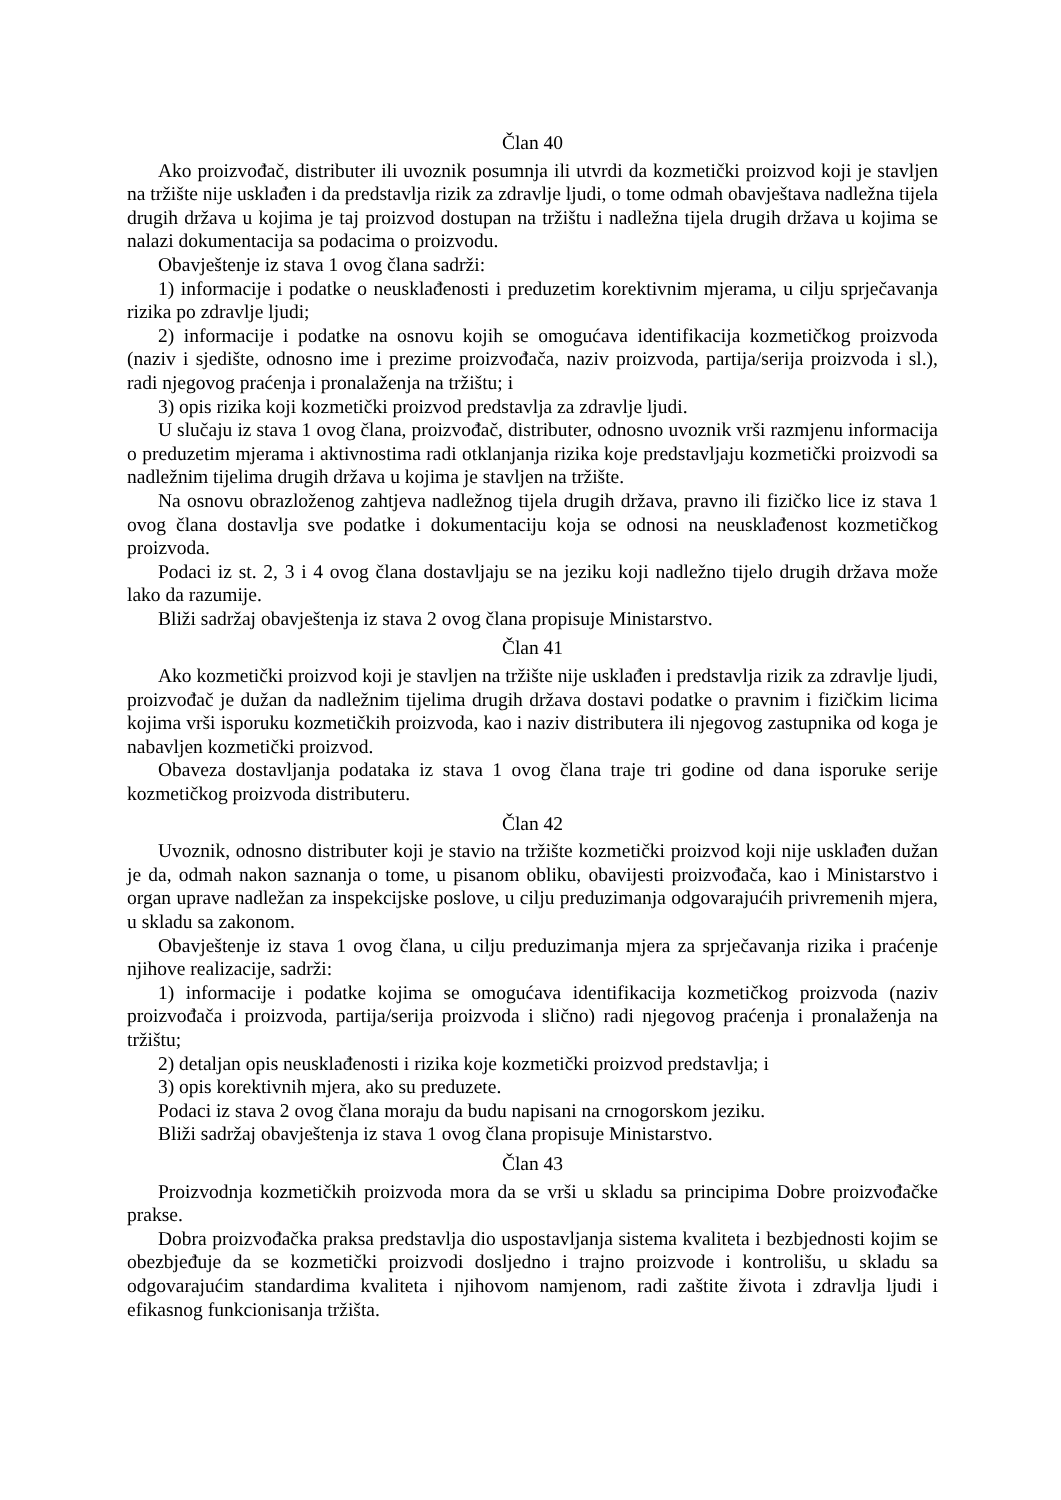Član 40
Ako proizvođač, distributer ili uvoznik posumnja ili utvrdi da kozmetički proizvod koji je stavljen na tržište nije usklađen i da predstavlja rizik za zdravlje ljudi, o tome odmah obavještava nadležna tijela drugih država u kojima je taj proizvod dostupan na tržištu i nadležna tijela drugih država u kojima se nalazi dokumentacija sa podacima o proizvodu.
Obavještenje iz stava 1 ovog člana sadrži:
1) informacije i podatke o neusklađenosti i preduzetim korektivnim mjerama, u cilju sprječavanja rizika po zdravlje ljudi;
2) informacije i podatke na osnovu kojih se omogućava identifikacija kozmetičkog proizvoda (naziv i sjedište, odnosno ime i prezime proizvođača, naziv proizvoda, partija/serija proizvoda i sl.), radi njegovog praćenja i pronalaženja na tržištu; i
3) opis rizika koji kozmetički proizvod predstavlja za zdravlje ljudi.
U slučaju iz stava 1 ovog člana, proizvođač, distributer, odnosno uvoznik vrši razmjenu informacija o preduzetim mjerama i aktivnostima radi otklanjanja rizika koje predstavljaju kozmetički proizvodi sa nadležnim tijelima drugih država u kojima je stavljen na tržište.
Na osnovu obrazloženog zahtjeva nadležnog tijela drugih država, pravno ili fizičko lice iz stava 1 ovog člana dostavlja sve podatke i dokumentaciju koja se odnosi na neusklađenost kozmetičkog proizvoda.
Podaci iz st. 2, 3 i 4 ovog člana dostavljaju se na jeziku koji nadležno tijelo drugih država može lako da razumije.
Bliži sadržaj obavještenja iz stava 2 ovog člana propisuje Ministarstvo.
Član 41
Ako kozmetički proizvod koji je stavljen na tržište nije usklađen i predstavlja rizik za zdravlje ljudi, proizvođač je dužan da nadležnim tijelima drugih država dostavi podatke o pravnim i fizičkim licima kojima vrši isporuku kozmetičkih proizvoda, kao i naziv distributera ili njegovog zastupnika od koga je nabavljen kozmetički proizvod.
Obaveza dostavljanja podataka iz stava 1 ovog člana traje tri godine od dana isporuke serije kozmetičkog proizvoda distributeru.
Član 42
Uvoznik, odnosno distributer koji je stavio na tržište kozmetički proizvod koji nije usklađen dužan je da, odmah nakon saznanja o tome, u pisanom obliku, obavijesti proizvođača, kao i Ministarstvo i organ uprave nadležan za inspekcijske poslove, u cilju preduzimanja odgovarajućih privremenih mjera, u skladu sa zakonom.
Obavještenje iz stava 1 ovog člana, u cilju preduzimanja mjera za sprječavanja rizika i praćenje njihove realizacije, sadrži:
1) informacije i podatke kojima se omogućava identifikacija kozmetičkog proizvoda (naziv proizvođača i proizvoda, partija/serija proizvoda i slično) radi njegovog praćenja i pronalaženja na tržištu;
2) detaljan opis neusklađenosti i rizika koje kozmetički proizvod predstavlja; i
3) opis korektivnih mjera, ako su preduzete.
Podaci iz stava 2 ovog člana moraju da budu napisani na crnogorskom jeziku.
Bliži sadržaj obavještenja iz stava 1 ovog člana propisuje Ministarstvo.
Član 43
Proizvodnja kozmetičkih proizvoda mora da se vrši u skladu sa principima Dobre proizvođačke prakse.
Dobra proizvođačka praksa predstavlja dio uspostavljanja sistema kvaliteta i bezbjednosti kojim se obezbjeđuje da se kozmetički proizvodi dosljedno i trajno proizvode i kontrolišu, u skladu sa odgovarajućim standardima kvaliteta i njihovom namjenom, radi zaštite života i zdravlja ljudi i efikasnog funkcionisanja tržišta.